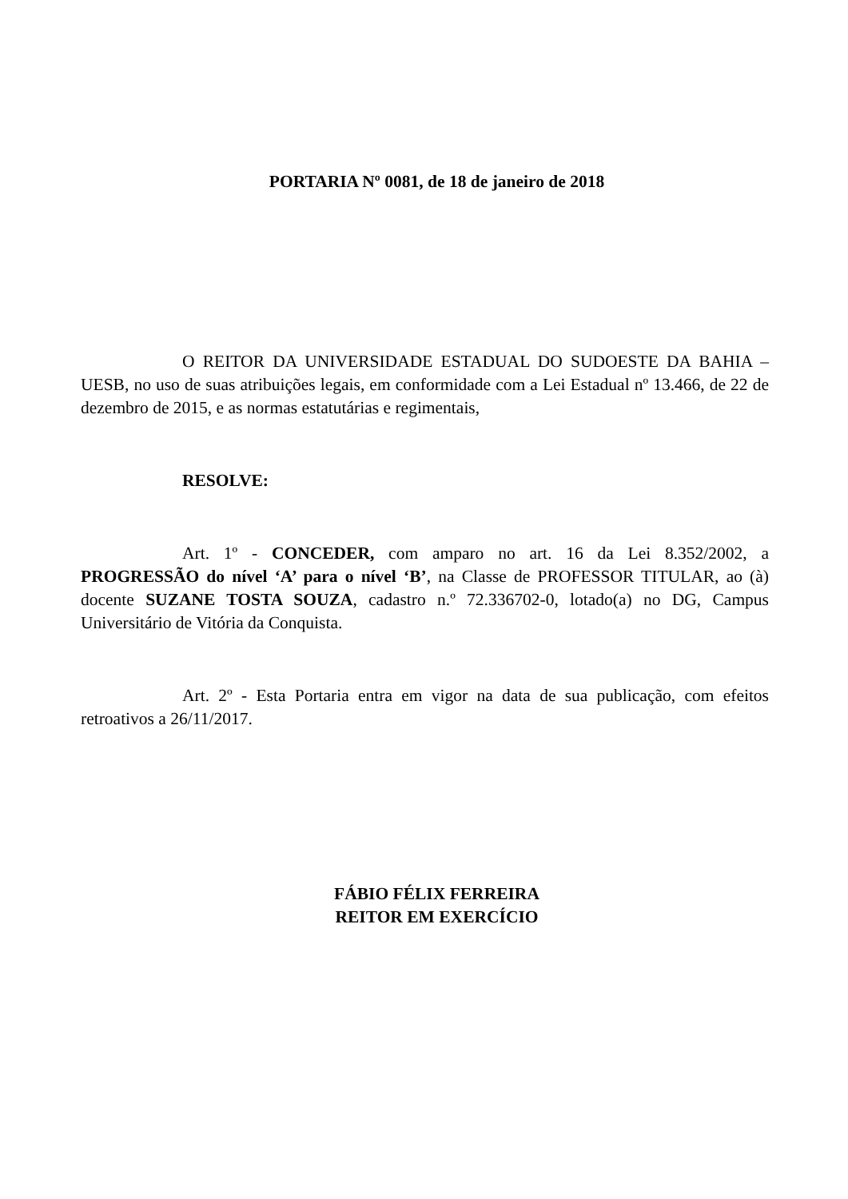PORTARIA Nº 0081, de 18 de janeiro de 2018
O REITOR DA UNIVERSIDADE ESTADUAL DO SUDOESTE DA BAHIA – UESB, no uso de suas atribuições legais, em conformidade com a Lei Estadual nº 13.466, de 22 de dezembro de 2015, e as normas estatutárias e regimentais,
RESOLVE:
Art. 1º - CONCEDER, com amparo no art. 16 da Lei 8.352/2002, a PROGRESSÃO do nível ‘A’ para o nível ‘B’, na Classe de PROFESSOR TITULAR, ao (à) docente SUZANE TOSTA SOUZA, cadastro n.º 72.336702-0, lotado(a) no DG, Campus Universitário de Vitória da Conquista.
Art. 2º - Esta Portaria entra em vigor na data de sua publicação, com efeitos retroativos a 26/11/2017.
FÁBIO FÉLIX FERREIRA
REITOR EM EXERCÍCIO